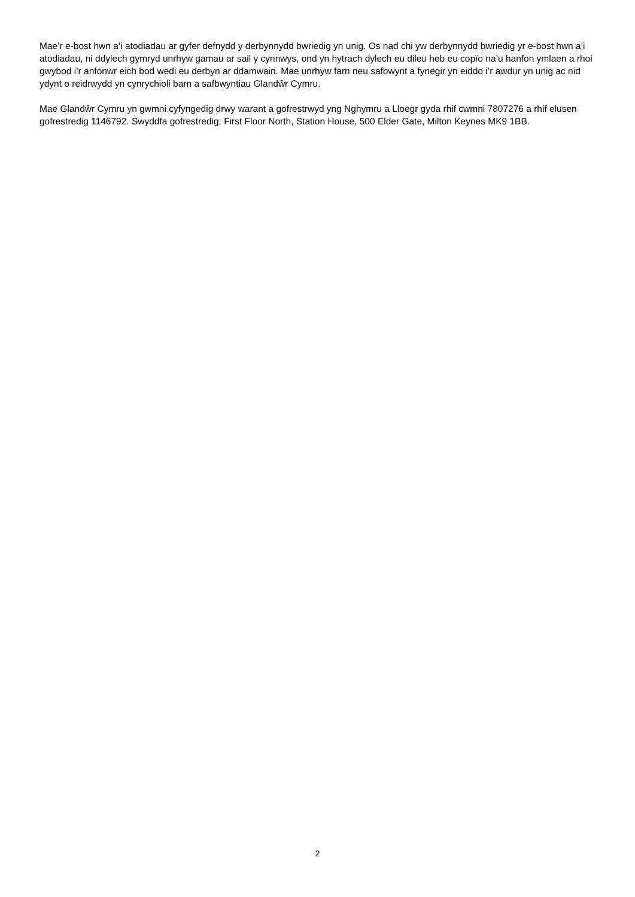Mae’r e-bost hwn a’i atodiadau ar gyfer defnydd y derbynnydd bwriedig yn unig. Os nad chi yw derbynnydd bwriedig yr e-bost hwn a’i atodiadau, ni ddylech gymryd unrhyw gamau ar sail y cynnwys, ond yn hytrach dylech eu dileu heb eu copïo na’u hanfon ymlaen a rhoi gwybod i’r anfonwr eich bod wedi eu derbyn ar ddamwain. Mae unrhyw farn neu safbwynt a fynegir yn eiddo i’r awdur yn unig ac nid ydynt o reidrwydd yn cynrychioli barn a safbwyntiau Glandŵr Cymru.
Mae Glandŵr Cymru yn gwmni cyfyngedig drwy warant a gofrestrwyd yng Nghymru a Lloegr gyda rhif cwmni 7807276 a rhif elusen gofrestredig 1146792. Swyddfa gofrestredig: First Floor North, Station House, 500 Elder Gate, Milton Keynes MK9 1BB.
2